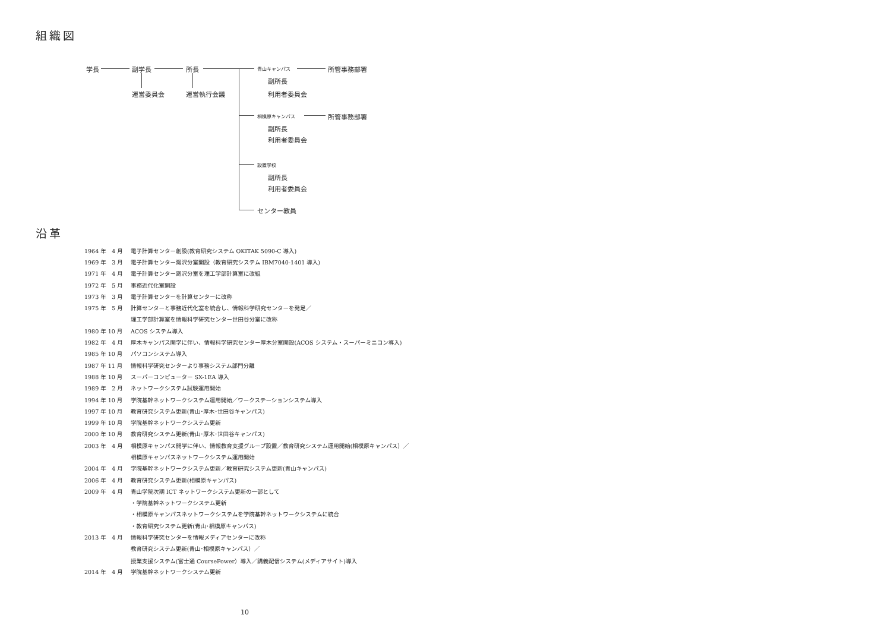組織図
学長 副学長 所長
運営委員会 運営執行会議
青山キャンパス 所管事務部署
副所長
利用者委員会
相模原キャンパス 所管事務部署
副所長
利用者委員会
設置学校
副所長
利用者委員会
センター教員
沿革
| 1964 年 4 月 | 電子計算センター創設(教育研究システム OKITAK 5090-C 導入) |
| 1969 年 3 月 | 電子計算センター廻沢分室開設（教育研究システム IBM7040-1401 導入) |
| 1971 年 4 月 | 電子計算センター廻沢分室を理工学部計算室に改組 |
| 1972 年 5 月 | 事務近代化室開設 |
| 1973 年 3 月 | 電子計算センターを計算センターに改称 |
| 1975 年 5 月 | 計算センターと事務近代化室を統合し、情報科学研究センターを発足／ |
| | 理工学部計算室を情報科学研究センター世田谷分室に改称 |
| 1980 年 10 月 | ACOS システム導入 |
| 1982 年 4 月 | 厚木キャンパス開学に伴い、情報科学研究センター厚木分室開設(ACOS システム・スーパーミニコン導入) |
| 1985 年 10 月 | パソコンシステム導入 |
| 1987 年 11 月 | 情報科学研究センターより事務システム部門分離 |
| 1988 年 10 月 | スーパーコンピューター SX-1EA 導入 |
| 1989 年 2 月 | ネットワークシステム試験運用開始 |
| 1994 年 10 月 | 学院基幹ネットワークシステム運用開始／ワークステーションシステム導入 |
| 1997 年 10 月 | 教育研究システム更新(青山･厚木･世田谷キャンパス) |
| 1999 年 10 月 | 学院基幹ネットワークシステム更新 |
| 2000 年 10 月 | 教育研究システム更新(青山･厚木･世田谷キャンパス) |
| 2003 年 4 月 | 相模原キャンパス開学に伴い、情報教育支援グループ設置／教育研究システム運用開始(相模原キャンパス）／ |
| | 相模原キャンパスネットワークシステム運用開始 |
| 2004 年 4 月 | 学院基幹ネットワークシステム更新／教育研究システム更新(青山キャンパス) |
| 2006 年 4 月 | 教育研究システム更新(相模原キャンパス) |
| 2009 年 4 月 | 青山学院次期 ICT ネットワークシステム更新の一部として |
| | ・学院基幹ネットワークシステム更新 |
| | ・相模原キャンパスネットワークシステムを学院基幹ネットワークシステムに統合 |
| | ・教育研究システム更新(青山･相模原キャンパス) |
| 2013 年 4 月 | 情報科学研究センターを情報メディアセンターに改称 |
| | 教育研究システム更新(青山･相模原キャンパス）／ |
| | 授業支援システム(富士通 CoursePower）導入／講義配信システム(メディアサイト)導入 |
| 2014 年 4 月 | 学院基幹ネットワークシステム更新 |
10